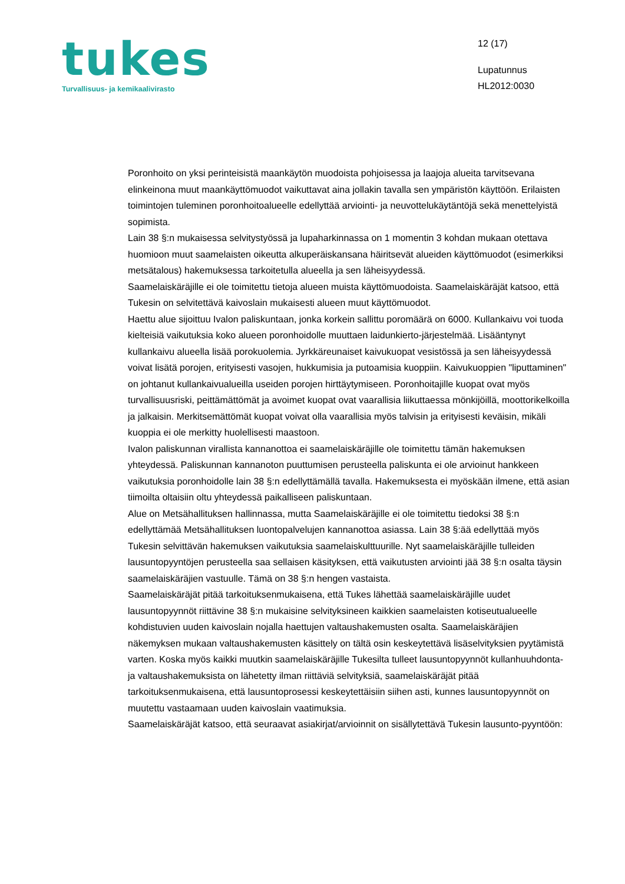tukes
Turvallisuus- ja kemikaalivirasto
12 (17)
Lupatunnus
HL2012:0030
Poronhoito on yksi perinteisistä maankäytön muodoista pohjoisessa ja laajoja alueita tarvitsevana elinkeinona muut maankäyttömuodot vaikuttavat aina jollakin tavalla sen ympäristön käyttöön. Erilaisten toimintojen tuleminen poronhoitoalueelle edellyttää arviointi- ja neuvottelukäytäntöjä sekä menettelyistä sopimista.
Lain 38 §:n mukaisessa selvitystyössä ja lupaharkinnassa on 1 momentin 3 kohdan mukaan otettava huomioon muut saamelaisten oikeutta alkuperäiskansana häiritsevät alueiden käyttömuodot (esimerkiksi metsätalous) hakemuksessa tarkoitetulla alueella ja sen läheisyydessä.
Saamelaiskäräjille ei ole toimitettu tietoja alueen muista käyttömuodoista. Saamelaiskäräjät katsoo, että Tukesin on selvitettävä kaivoslain mukaisesti alueen muut käyttömuodot.
Haettu alue sijoittuu Ivalon paliskuntaan, jonka korkein sallittu poromäärä on 6000. Kullankaivu voi tuoda kielteisiä vaikutuksia koko alueen poronhoidolle muuttaen laidunkierto-järjestelmää. Lisääntynyt kullankaivu alueella lisää porokuolemia. Jyrkkäreunaiset kaivukuopat vesistössä ja sen läheisyydessä voivat lisätä porojen, erityisesti vasojen, hukkumisia ja putoamisia kuoppiin. Kaivukuoppien "liputtaminen" on johtanut kullankaivualueilla useiden porojen hirttäytymiseen. Poronhoitajille kuopat ovat myös turvallisuusriski, peittämättömät ja avoimet kuopat ovat vaarallisia liikuttaessa mönkijöillä, moottorikelkoilla ja jalkaisin. Merkitsemättömät kuopat voivat olla vaarallisia myös talvisin ja erityisesti keväisin, mikäli kuoppia ei ole merkitty huolellisesti maastoon.
Ivalon paliskunnan virallista kannanottoa ei saamelaiskäräjille ole toimitettu tämän hakemuksen yhteydessä. Paliskunnan kannanoton puuttumisen perusteella paliskunta ei ole arvioinut hankkeen vaikutuksia poronhoidolle lain 38 §:n edellyttämällä tavalla. Hakemuksesta ei myöskään ilmene, että asian tiimoilta oltaisiin oltu yhteydessä paikalliseen paliskuntaan.
Alue on Metsähallituksen hallinnassa, mutta Saamelaiskäräjille ei ole toimitettu tiedoksi 38 §:n edellyttämää Metsähallituksen luontopalvelujen kannanottoa asiassa. Lain 38 §:ää edellyttää myös Tukesin selvittävän hakemuksen vaikutuksia saamelaiskulttuurille. Nyt saamelaiskäräjille tulleiden lausuntopyyntöjen perusteella saa sellaisen käsityksen, että vaikutusten arviointi jää 38 §:n osalta täysin saamelaiskäräjien vastuulle. Tämä on 38 §:n hengen vastaista.
Saamelaiskäräjät pitää tarkoituksenmukaisena, että Tukes lähettää saamelaiskäräjille uudet lausuntopyynnöt riittävine 38 §:n mukaisine selvityksineen kaikkien saamelaisten kotiseutualueelle kohdistuvien uuden kaivoslain nojalla haettujen valtaushakemusten osalta. Saamelaiskäräjien näkemyksen mukaan valtaushakemusten käsittely on tältä osin keskeytettävä lisäselvityksien pyytämistä varten. Koska myös kaikki muutkin saamelaiskäräjille Tukesilta tulleet lausuntopyynnöt kullanhuuhdonta- ja valtaushakemuksista on lähetetty ilman riittäviä selvityksiä, saamelaiskäräjät pitää tarkoituksenmukaisena, että lausuntoprosessi keskeytettäisiin siihen asti, kunnes lausuntopyynnöt on muutettu vastaamaan uuden kaivoslain vaatimuksia.
Saamelaiskäräjät katsoo, että seuraavat asiakirjat/arvioinnit on sisällytettävä Tukesin lausunto-pyyntöön: